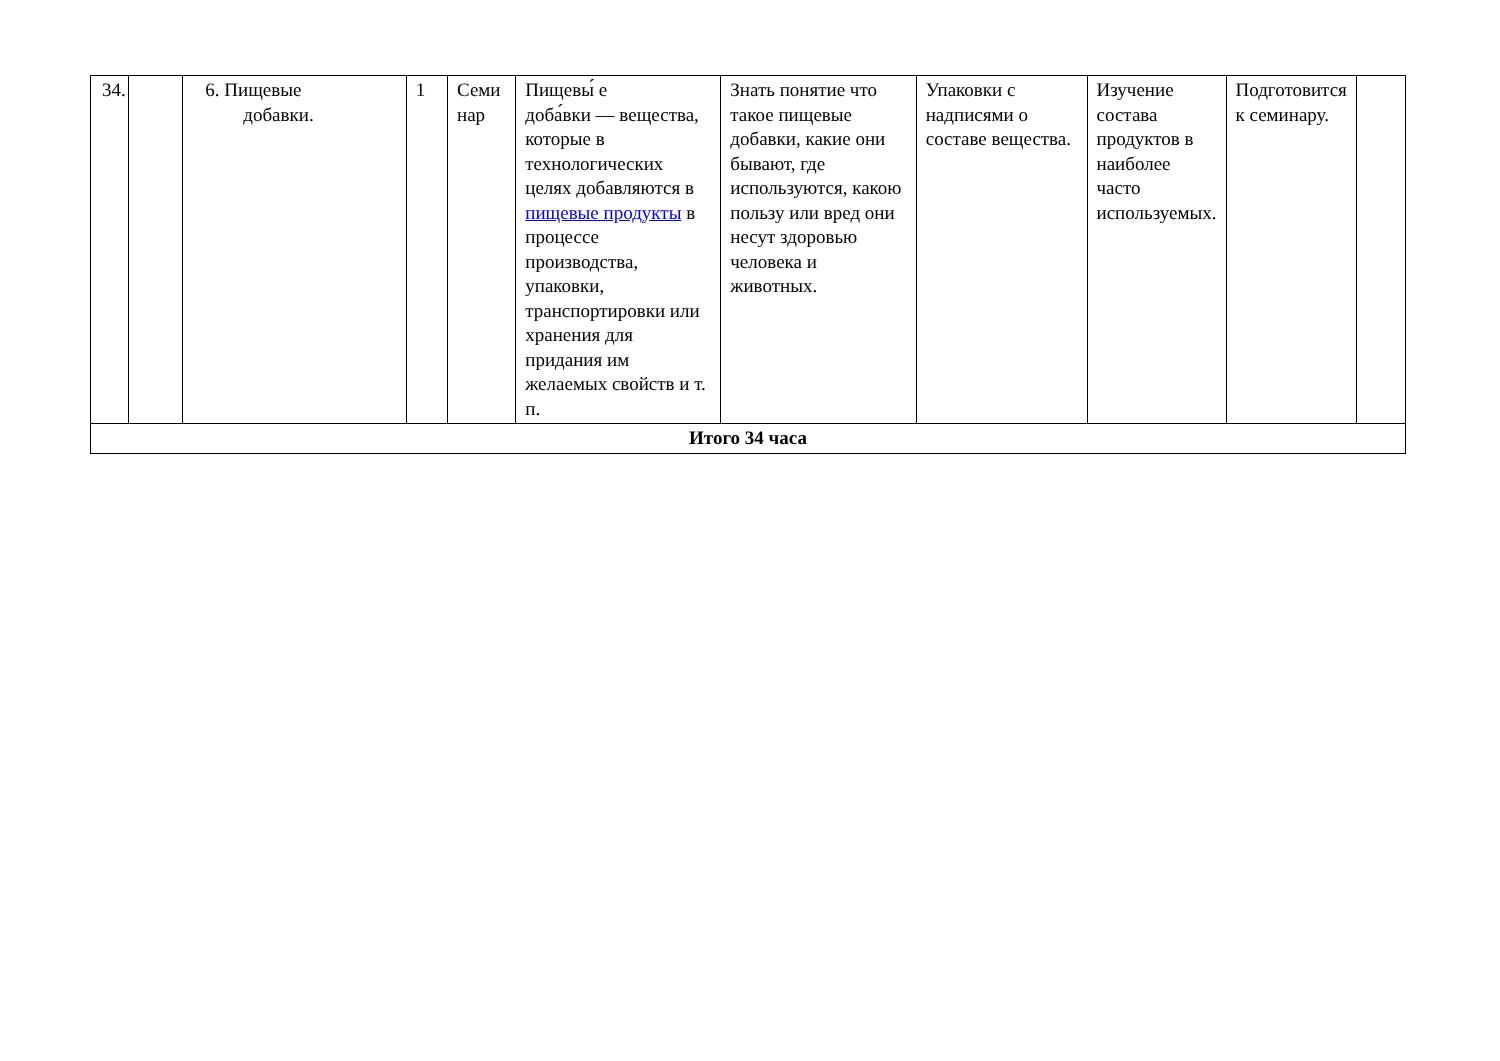| 34. | | 6. Пищевые добавки. | 1 | Семи нар | Пищевы́ е доба́вки — вещества, которые в технологических целях добавляются в пищевые продукты в процессе производства, упаковки, транспортировки или хранения для придания им желаемых свойств и т. п. | Знать понятие что такое пищевые добавки, какие они бывают, где используются, какою пользу или вред они несут здоровью человека и животных. | Упаковки с надписями о составе вещества. | Изучение состава продуктов в наиболее часто используемых. | Подготовится к семинару. | |
| Итого 34 часа | | | | | | | | | | |